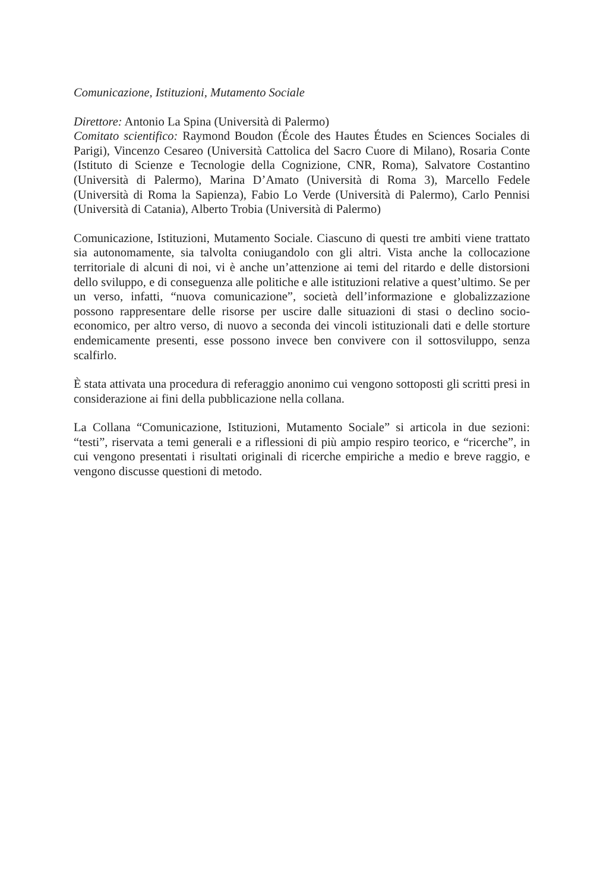Comunicazione, Istituzioni, Mutamento Sociale
Direttore: Antonio La Spina (Università di Palermo)
Comitato scientifico: Raymond Boudon (École des Hautes Études en Sciences Sociales di Parigi), Vincenzo Cesareo (Università Cattolica del Sacro Cuore di Milano), Rosaria Conte (Istituto di Scienze e Tecnologie della Cognizione, CNR, Roma), Salvatore Costantino (Università di Palermo), Marina D’Amato (Università di Roma 3), Marcello Fedele (Università di Roma la Sapienza), Fabio Lo Verde (Università di Palermo), Carlo Pennisi (Università di Catania), Alberto Trobia (Università di Palermo)
Comunicazione, Istituzioni, Mutamento Sociale. Ciascuno di questi tre ambiti viene trattato sia autonomamente, sia talvolta coniugandolo con gli altri. Vista anche la collocazione territoriale di alcuni di noi, vi è anche un’attenzione ai temi del ritardo e delle distorsioni dello sviluppo, e di conseguenza alle politiche e alle istituzioni relative a quest’ultimo. Se per un verso, infatti, “nuova comunicazione”, società dell’informazione e globalizzazione possono rappresentare delle risorse per uscire dalle situazioni di stasi o declino socio-economico, per altro verso, di nuovo a seconda dei vincoli istituzionali dati e delle storture endemicamente presenti, esse possono invece ben convivere con il sottosviluppo, senza scalfirlo.
È stata attivata una procedura di referaggio anonimo cui vengono sottoposti gli scritti presi in considerazione ai fini della pubblicazione nella collana.
La Collana “Comunicazione, Istituzioni, Mutamento Sociale” si articola in due sezioni: “testi”, riservata a temi generali e a riflessioni di più ampio respiro teorico, e “ricerche”, in cui vengono presentati i risultati originali di ricerche empiriche a medio e breve raggio, e vengono discusse questioni di metodo.